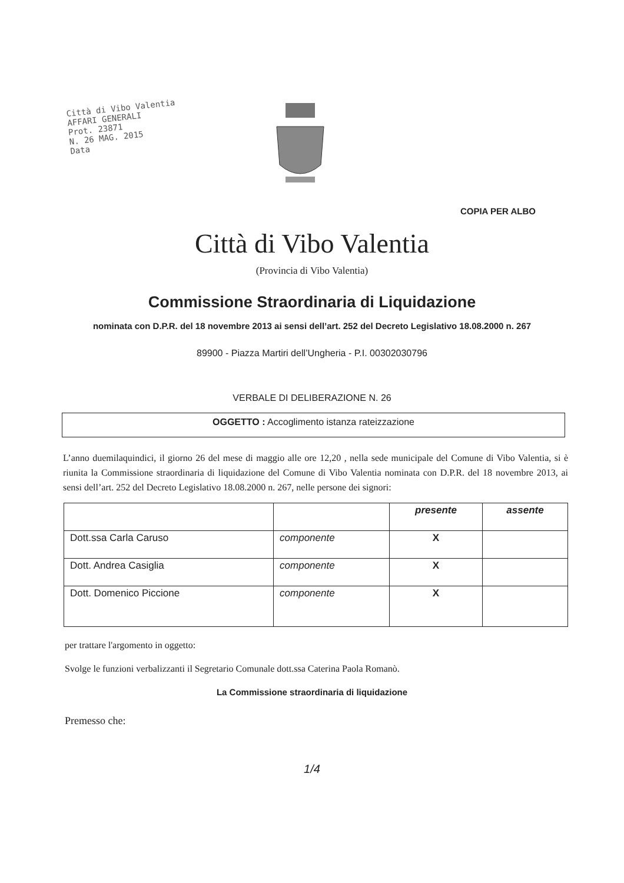Città di Vibo Valentia
AFFARI GENERALI
Prot. 23871
N. 26 MAG. 2015
Data
COPIA PER ALBO
Città di Vibo Valentia
(Provincia di Vibo Valentia)
Commissione Straordinaria di Liquidazione
nominata con D.P.R. del 18 novembre 2013 ai sensi dell’art. 252 del Decreto Legislativo 18.08.2000 n. 267
89900 - Piazza Martiri dell’Ungheria - P.I. 00302030796
VERBALE DI DELIBERAZIONE N. 26
OGGETTO : Accoglimento istanza rateizzazione
L’anno duemilaquindici, il giorno 26 del mese di maggio alle ore 12,20 , nella sede municipale del Comune di Vibo Valentia, si è riunita la Commissione straordinaria di liquidazione del Comune di Vibo Valentia nominata con D.P.R. del 18 novembre 2013, ai sensi dell’art. 252 del Decreto Legislativo 18.08.2000 n. 267, nelle persone dei signori:
| | | presente | assente |
| --- | --- | --- | --- |
| Dott.ssa Carla Caruso | componente | X | |
| Dott. Andrea Casiglia | componente | X | |
| Dott. Domenico Piccione | componente | X | |
per trattare l'argomento in oggetto:
Svolge le funzioni verbalizzanti il Segretario Comunale dott.ssa Caterina Paola Romanò.
La Commissione straordinaria di liquidazione
Premesso che:
1/4